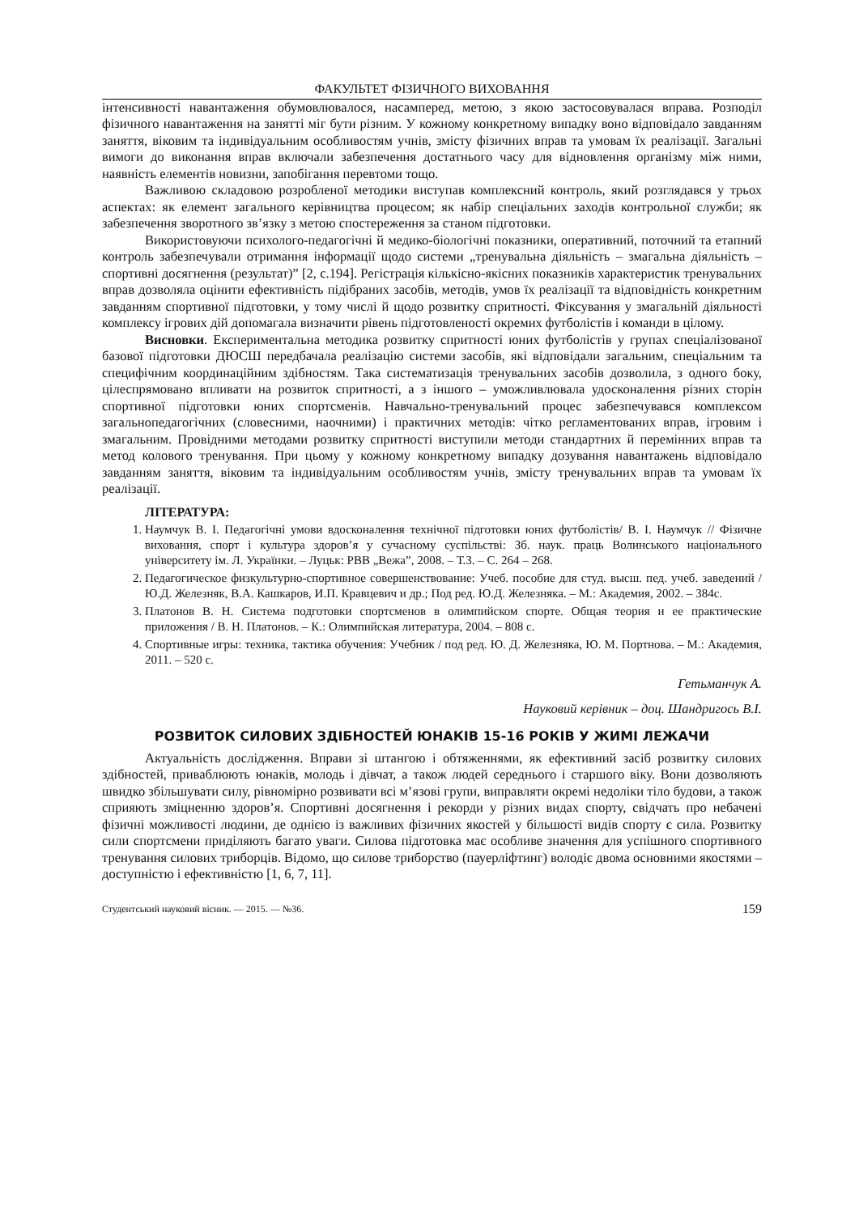ФАКУЛЬТЕТ ФІЗИЧНОГО ВИХОВАННЯ
інтенсивності навантаження обумовлювалося, насамперед, метою, з якою застосовувалася вправа. Розподіл фізичного навантаження на занятті міг бути різним. У кожному конкретному випадку воно відповідало завданням заняття, віковим та індивідуальним особливостям учнів, змісту фізичних вправ та умовам їх реалізації. Загальні вимоги до виконання вправ включали забезпечення достатнього часу для відновлення організму між ними, наявність елементів новизни, запобігання перевтоми тощо.
Важливою складовою розробленої методики виступав комплексний контроль, який розглядався у трьох аспектах: як елемент загального керівництва процесом; як набір спеціальних заходів контрольної служби; як забезпечення зворотного зв’язку з метою спостереження за станом підготовки.
Використовуючи психолого-педагогічні й медико-біологічні показники, оперативний, поточний та етапний контроль забезпечували отримання інформації щодо системи „тренувальна діяльність – змагальна діяльність – спортивні досягнення (результат)” [2, с.194]. Регістрація кількісно-якісних показників характеристик тренувальних вправ дозволяла оцінити ефективність підібраних засобів, методів, умов їх реалізації та відповідність конкретним завданням спортивної підготовки, у тому числі й щодо розвитку спритності. Фіксування у змагальній діяльності комплексу ігрових дій допомагала визначити рівень підготовленості окремих футболістів і команди в цілому.
Висновки. Експериментальна методика розвитку спритності юних футболістів у групах спеціалізованої базової підготовки ДЮСШ передбачала реалізацію системи засобів, які відповідали загальним, спеціальним та специфічним координаційним здібностям. Така систематизація тренувальних засобів дозволила, з одного боку, цілеспрямовано впливати на розвиток спритності, а з іншого – уможливлювала удосконалення різних сторін спортивної підготовки юних спортсменів. Навчально-тренувальний процес забезпечувався комплексом загальнопедагогічних (словесними, наочними) і практичних методів: чітко регламентованих вправ, ігровим і змагальним. Провідними методами розвитку спритності виступили методи стандартних й перемінних вправ та метод колового тренування. При цьому у кожному конкретному випадку дозування навантажень відповідало завданням заняття, віковим та індивідуальним особливостям учнів, змісту тренувальних вправ та умовам їх реалізації.
ЛІТЕРАТУРА:
1. Наумчук В. І. Педагогічні умови вдосконалення технічної підготовки юних футболістів/ В. І. Наумчук // Фізичне виховання, спорт і культура здоров’я у сучасному суспільстві: Зб. наук. праць Волинського національного університету ім. Л. Українки. – Луцьк: РВВ „Вежа”, 2008. – Т.3. – С. 264 – 268.
2. Педагогическое физкультурно-спортивное совершенствование: Учеб. пособие для студ. высш. пед. учеб. заведений / Ю.Д. Железняк, В.А. Кашкаров, И.П. Кравцевич и др.; Под ред. Ю.Д. Железняка. – М.: Академия, 2002. – 384с.
3. Платонов В. Н. Система подготовки спортсменов в олимпийском спорте. Общая теория и ее практические приложения / В. Н. Платонов. – К.: Олимпийская литература, 2004. – 808 с.
4. Спортивные игры: техника, тактика обучения: Учебник / под ред. Ю. Д. Железняка, Ю. М. Портнова. – М.: Академия, 2011. – 520 с.
Гетьманчук А.
Науковий керівник – доц. Шандригось В.І.
РОЗВИТОК СИЛОВИХ ЗДІБНОСТЕЙ ЮНАКІВ 15-16 РОКІВ У ЖИМІ ЛЕЖАЧИ
Актуальність дослідження. Вправи зі штангою і обтяженнями, як ефективний засіб розвитку силових здібностей, приваблюють юнаків, молодь і дівчат, а також людей середнього і старшого віку. Вони дозволяють швидко збільшувати силу, рівномірно розвивати всі м’язові групи, виправляти окремі недоліки тіло будови, а також сприяють зміцненню здоров’я. Спортивні досягнення і рекорди у різних видах спорту, свідчать про небачені фізичні можливості людини, де однією із важливих фізичних якостей у більшості видів спорту є сила. Розвитку сили спортсмени приділяють багато уваги. Силова підготовка має особливе значення для успішного спортивного тренування силових триборців. Відомо, що силове триборство (пауерліфтинг) володіє двома основними якостями – доступністю і ефективністю [1, 6, 7, 11].
Студентський науковий вісник. — 2015. — №36. 159